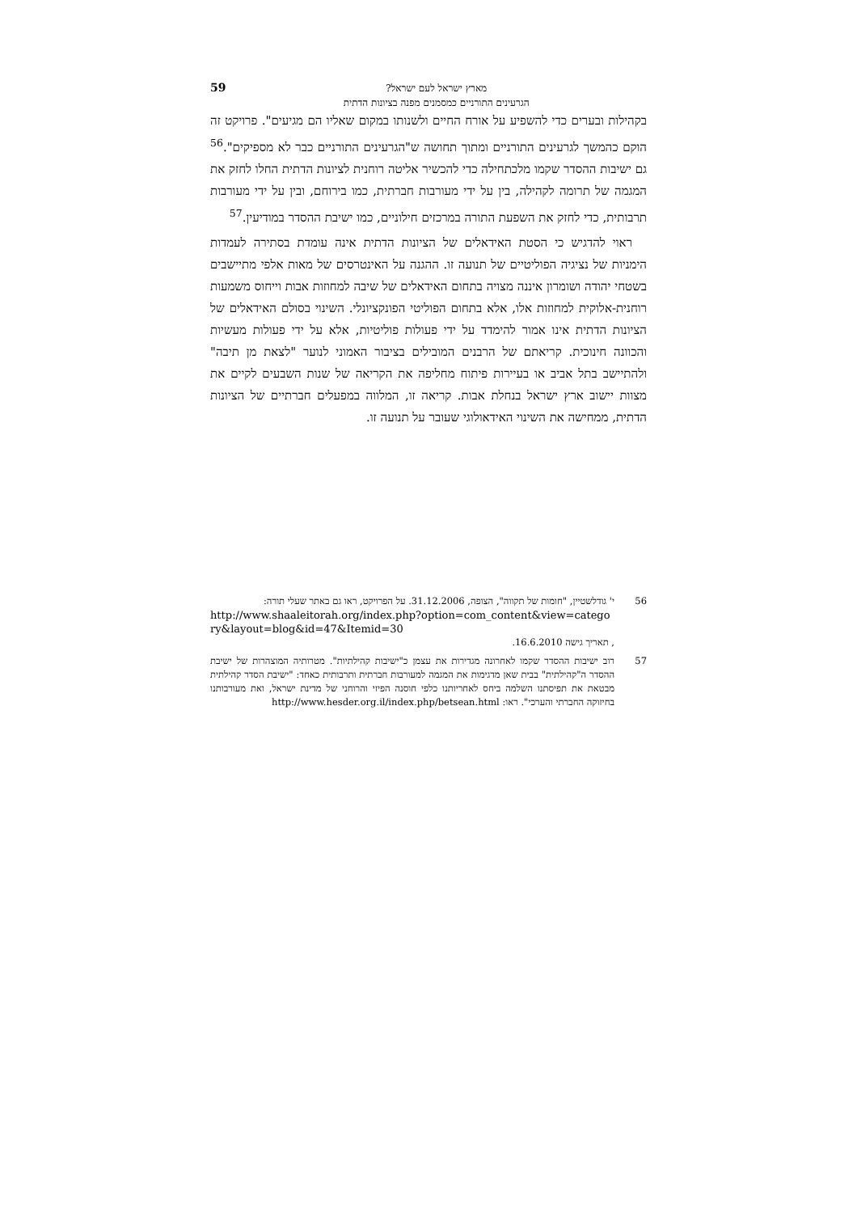מארץ ישראל לעם ישראל?
הגרעינים התורניים כמסמנים מפנה בציונות הדתית
59
בקהילות ובערים כדי להשפיע על אורח החיים ולשנותו במקום שאליו הם מגיעים". פרויקט זה הוקם כהמשך לגרעינים התורניים ומתוך תחושה ש"הגרעינים התורניים כבר לא מספיקים".<sup>56</sup> גם ישיבות ההסדר שקמו מלכתחילה כדי להכשיר אליטה רוחנית לציונות הדתית החלו לחזק את המגמה של תרומה לקהילה, בין על ידי מעורבות חברתית, כמו בירוחם, ובין על ידי מעורבות תרבותית, כדי לחזק את השפעת התורה במרכזים חילוניים, כמו ישיבת ההסדר במודיעין.<sup>57</sup>
ראוי להדגיש כי הסטת האידאלים של הציונות הדתית אינה עומדת בסתירה לעמדות הימניות של נציגיה הפוליטיים של תנועה זו. ההגנה על האינטרסים של מאות אלפי מתיישבים בשטחי יהודה ושומרון איננה מצויה בתחום האידאלים של שיבה למחוזות אבות וייחוס משמעות רוחנית-אלוקית למחוזות אלו, אלא בתחום הפוליטי הפונקציונלי. השינוי בסולם האידאלים של הציונות הדתית אינו אמור להימדד על ידי פעולות פוליטיות, אלא על ידי פעולות מעשיות והכוונה חינוכית. קריאתם של הרבנים המובילים בציבור האמוני לנוער "לצאת מן תיבה" ולהתיישב בתל אביב או בעיירות פיתוח מחליפה את הקריאה של שנות השבעים לקיים את מצוות יישוב ארץ ישראל בנחלת אבות. קריאה זו, המלווה במפעלים חברתיים של הציונות הדתית, ממחישה את השינוי האידאולוגי שעובר על תנועה זו.
56 י' גודלשטיין, "חומות של תקווה", הצופה, 31.12.2006. על הפרויקט, ראו גם באתר שעלי תורה:
http://www.shaaleitorah.org/index.php?option=com_content&view=catego ry&layout=blog&id=47&Itemid=30
, תאריך גישה 16.6.2010.
57 רוב ישיבות ההסדר שקמו לאחרונה מגדירות את עצמן כ"ישיבות קהילתיות". מטרותיה המוצהרות של ישיבת ההסדר ה"קהילתית" בבית שאן מדגימות את המגמה למעורבות חברתית ותרבותית כאחד: "ישיבת הסדר קהילתית מבטאת את תפיסתנו השלמה ביחס לאחריותנו כלפי חוסנה הפיזי והרוחני של מדינת ישראל, ואת מעורבותנו בחיזוקה החברתי והערכי". ראו: http://www.hesder.org.il/index.php/betsean.html